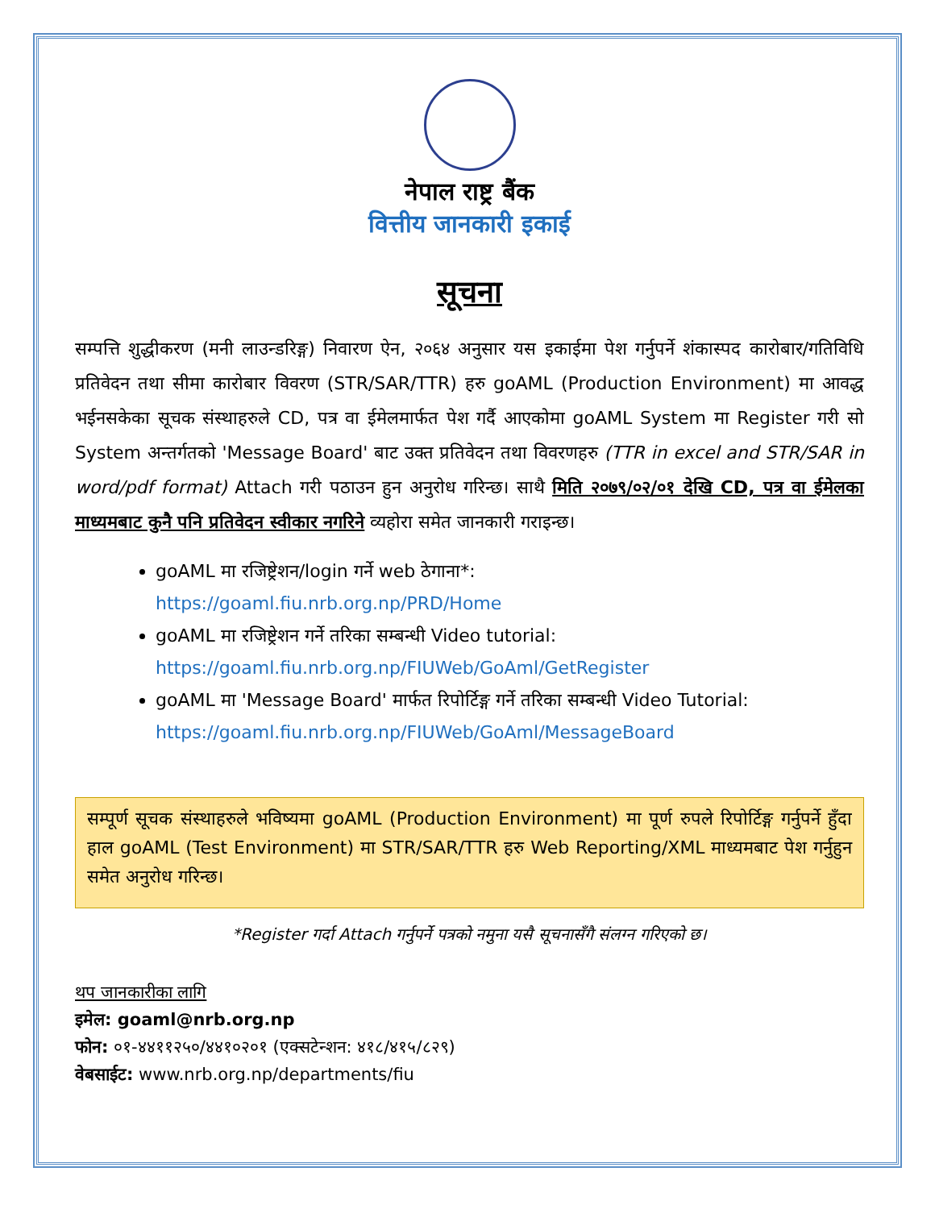नेपाल राष्ट्र बैंक
वित्तीय जानकारी इकाई
सूचना
सम्पत्ति शुद्धीकरण (मनी लाउन्डरिङ्ग) निवारण ऐन, २०६४ अनुसार यस इकाईमा पेश गर्नुपर्ने शंकास्पद कारोबार/गतिविधि प्रतिवेदन तथा सीमा कारोबार विवरण (STR/SAR/TTR) हरु goAML (Production Environment) मा आवद्ध भईनसकेका सूचक संस्थाहरुले CD, पत्र वा ईमेलमार्फत पेश गर्दै आएकोमा goAML System मा Register गरी सो System अन्तर्गतको 'Message Board' बाट उक्त प्रतिवेदन तथा विवरणहरु (TTR in excel and STR/SAR in word/pdf format) Attach गरी पठाउन हुन अनुरोध गरिन्छ। साथै मिति २०७९/०२/०१ देखि CD, पत्र वा ईमेलका माध्यमबाट कुनै पनि प्रतिवेदन स्वीकार नगरिने व्यहोरा समेत जानकारी गराइन्छ।
goAML मा रजिष्ट्रेशन/login गर्ने web ठेगाना*:
https://goaml.fiu.nrb.org.np/PRD/Home
goAML मा रजिष्ट्रेशन गर्ने तरिका सम्बन्धी Video tutorial:
https://goaml.fiu.nrb.org.np/FIUWeb/GoAml/GetRegister
goAML मा 'Message Board' मार्फत रिपोर्टिङ्ग गर्ने तरिका सम्बन्धी Video Tutorial:
https://goaml.fiu.nrb.org.np/FIUWeb/GoAml/MessageBoard
सम्पूर्ण सूचक संस्थाहरुले भविष्यमा goAML (Production Environment) मा पूर्ण रुपले रिपोर्टिङ्ग गर्नुपर्ने हुँदा हाल goAML (Test Environment) मा STR/SAR/TTR हरु Web Reporting/XML माध्यमबाट पेश गर्नुहुन समेत अनुरोध गरिन्छ।
*Register गर्दा Attach गर्नुपर्ने पत्रको नमुना यसै सूचनासँगै संलग्न गरिएको छ।
थप जानकारीका लागि
इमेल: goaml@nrb.org.np
फोन: ०१-४४११२५०/४४१०२०१ (एक्सटेन्शन: ४१८/४१५/८२९)
वेबसाईट: www.nrb.org.np/departments/fiu